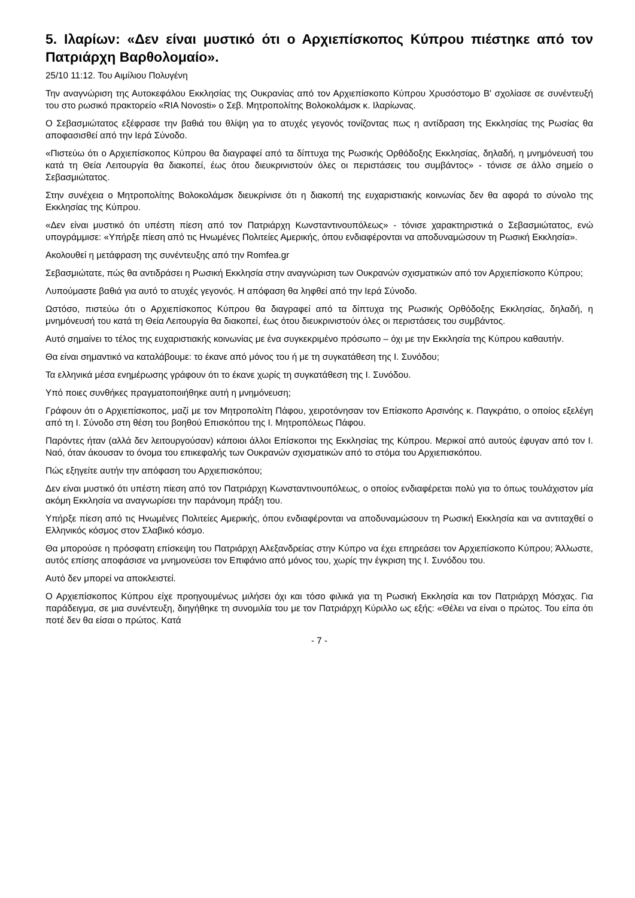5. Ιλαρίων: «Δεν είναι μυστικό ότι ο Αρχιεπίσκοπος Κύπρου πιέστηκε από τον Πατριάρχη Βαρθολομαίο».
25/10 11:12. Του Αιμίλιου Πολυγένη
Την αναγνώριση της Αυτοκεφάλου Εκκλησίας της Ουκρανίας από τον Αρχιεπίσκοπο Κύπρου Χρυσόστομο Β' σχολίασε σε συνέντευξή του στο ρωσικό πρακτορείο «RIA Novosti» ο Σεβ. Μητροπολίτης Βολοκολάμσκ κ. Ιλαρίωνας.
Ο Σεβασμιώτατος εξέφρασε την βαθιά του θλίψη για το ατυχές γεγονός τονίζοντας πως η αντίδραση της Εκκλησίας της Ρωσίας θα αποφασισθεί από την Ιερά Σύνοδο.
«Πιστεύω ότι ο Αρχιεπίσκοπος Κύπρου θα διαγραφεί από τα δίπτυχα της Ρωσικής Ορθόδοξης Εκκλησίας, δηλαδή, η μνημόνευσή του κατά τη Θεία Λειτουργία θα διακοπεί, έως ότου διευκρινιστούν όλες οι περιστάσεις του συμβάντος» - τόνισε σε άλλο σημείο ο Σεβασμιώτατος.
Στην συνέχεια ο Μητροπολίτης Βολοκολάμσκ διευκρίνισε ότι η διακοπή της ευχαριστιακής κοινωνίας δεν θα αφορά το σύνολο της Εκκλησίας της Κύπρου.
«Δεν είναι μυστικό ότι υπέστη πίεση από τον Πατριάρχη Κωνσταντινουπόλεως» - τόνισε χαρακτηριστικά ο Σεβασμιώτατος, ενώ υπογράμμισε: «Υπήρξε πίεση από τις Ηνωμένες Πολιτείες Αμερικής, όπου ενδιαφέρονται να αποδυναμώσουν τη Ρωσική Εκκλησία».
Ακολουθεί η μετάφραση της συνέντευξης από την Romfea.gr
Σεβασμιώτατε, πώς θα αντιδράσει η Ρωσική Εκκλησία στην αναγνώριση των Ουκρανών σχισματικών από τον Αρχιεπίσκοπο Κύπρου;
Λυπούμαστε βαθιά για αυτό το ατυχές γεγονός. Η απόφαση θα ληφθεί από την Ιερά Σύνοδο.
Ωστόσο, πιστεύω ότι ο Αρχιεπίσκοπος Κύπρου θα διαγραφεί από τα δίπτυχα της Ρωσικής Ορθόδοξης Εκκλησίας, δηλαδή, η μνημόνευσή του κατά τη Θεία Λειτουργία θα διακοπεί, έως ότου διευκρινιστούν όλες οι περιστάσεις του συμβάντος.
Αυτό σημαίνει το τέλος της ευχαριστιακής κοινωνίας με ένα συγκεκριμένο πρόσωπο – όχι με την Εκκλησία της Κύπρου καθαυτήν.
Θα είναι σημαντικό να καταλάβουμε: το έκανε από μόνος του ή με τη συγκατάθεση της Ι. Συνόδου;
Τα ελληνικά μέσα ενημέρωσης γράφουν ότι το έκανε χωρίς τη συγκατάθεση της Ι. Συνόδου.
Υπό ποιες συνθήκες πραγματοποιήθηκε αυτή η μνημόνευση;
Γράφουν ότι ο Αρχιεπίσκοπος, μαζί με τον Μητροπολίτη Πάφου, χειροτόνησαν τον Επίσκοπο Αρσινόης κ. Παγκράτιο, ο οποίος εξελέγη από τη Ι. Σύνοδο στη θέση του βοηθού Επισκόπου της Ι. Μητροπόλεως Πάφου.
Παρόντες ήταν (αλλά δεν λειτουργούσαν) κάποιοι άλλοι Επίσκοποι της Εκκλησίας της Κύπρου. Μερικοί από αυτούς έφυγαν από τον Ι. Ναό, όταν άκουσαν το όνομα του επικεφαλής των Ουκρανών σχισματικών από το στόμα του Αρχιεπισκόπου.
Πώς εξηγείτε αυτήν την απόφαση του Αρχιεπισκόπου;
Δεν είναι μυστικό ότι υπέστη πίεση από τον Πατριάρχη Κωνσταντινουπόλεως, ο οποίος ενδιαφέρεται πολύ για το όπως τουλάχιστον μία ακόμη Εκκλησία να αναγνωρίσει την παράνομη πράξη του.
Υπήρξε πίεση από τις Ηνωμένες Πολιτείες Αμερικής, όπου ενδιαφέρονται να αποδυναμώσουν τη Ρωσική Εκκλησία και να αντιταχθεί ο Ελληνικός κόσμος στον Σλαβικό κόσμο.
Θα μπορούσε η πρόσφατη επίσκεψη του Πατριάρχη Αλεξανδρείας στην Κύπρο να έχει επηρεάσει τον Αρχιεπίσκοπο Κύπρου; Άλλωστε, αυτός επίσης αποφάσισε να μνημονεύσει τον Επιφάνιο από μόνος του, χωρίς την έγκριση της Ι. Συνόδου του.
Αυτό δεν μπορεί να αποκλειστεί.
Ο Αρχιεπίσκοπος Κύπρου είχε προηγουμένως μιλήσει όχι και τόσο φιλικά για τη Ρωσική Εκκλησία και τον Πατριάρχη Μόσχας. Για παράδειγμα, σε μια συνέντευξη, διηγήθηκε τη συνομιλία του με τον Πατριάρχη Κύριλλο ως εξής: «Θέλει να είναι ο πρώτος. Του είπα ότι ποτέ δεν θα είσαι ο πρώτος. Κατά
- 7 -